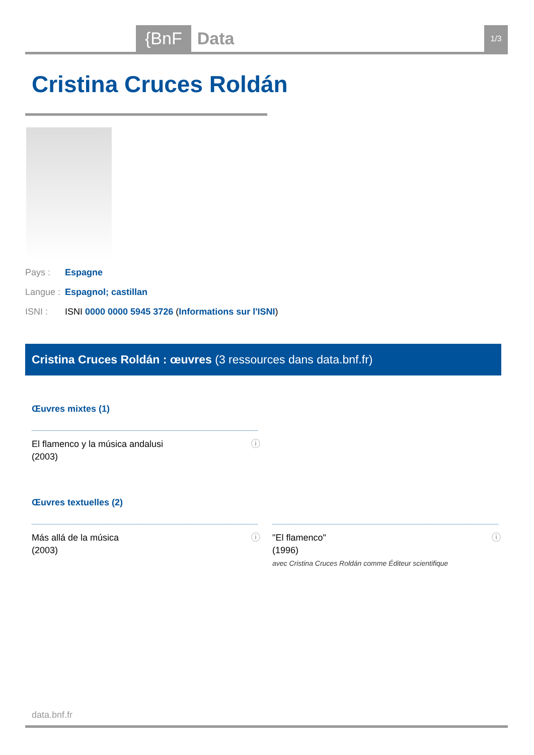{BnF Data 1/3
Cristina Cruces Roldán
Pays : Espagne
Langue : Espagnol; castillan
ISNI : ISNI 0000 0000 5945 3726 (Informations sur l'ISNI)
Cristina Cruces Roldán : œuvres (3 ressources dans data.bnf.fr)
Œuvres mixtes (1)
El flamenco y la música andalusi
(2003)
ⓘ
Œuvres textuelles (2)
Más allá de la música
(2003)
ⓘ
"El flamenco"
(1996)
avec Cristina Cruces Roldán comme Éditeur scientifique
ⓘ
data.bnf.fr